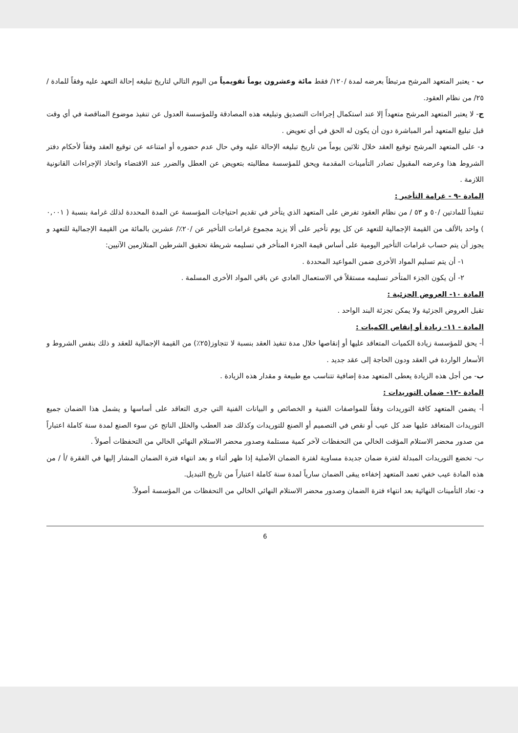ب - يعتبر المتعهد المرشح مرتبطاً بعرضه لمدة /١٢٠/ فقط مائة وعشرون يوماً تقويمياً من اليوم التالي لتاريخ تبليغه إحالة التعهد عليه وفقاً للمادة /٢٥/ من نظام العقود.
ج- لا يعتبر المتعهد المرشح متعهداً إلا عند استكمال إجراءات التصديق وتبليغه هذه المصادقة وللمؤسسة العدول عن تنفيذ موضوع المناقصة في أي وقت قبل تبليغ المتعهد أمر المباشرة دون أن يكون له الحق في أي تعويض .
د- على المتعهد المرشح توقيع العقد خلال ثلاثين يوماً من تاريخ تبليغه الإحالة عليه وفي حال عدم حضوره أو امتناعه عن توقيع العقد وفقاً لأحكام دفتر الشروط هذا وعرضه المقبول تصادر التأمينات المقدمة ويحق للمؤسسة مطالبته بتعويض عن العطل والضرر عند الاقتضاء واتخاذ الإجراءات القانونية اللازمة .
المادة -٩ - غرامة التأخير :
تنفيذاً للمادتين /٥٠ و ٥٣ / من نظام العقود تفرض على المتعهد الذي يتأخر في تقديم احتياجات المؤسسة عن المدة المحددة لذلك غرامة بنسبة ( ٠,٠٠١ ) واحد بالألف من القيمة الإجمالية للتعهد عن كل يوم تأخير على ألا يزيد مجموع غرامات التأخير عن /٢٠٪/ عشرين بالمائة من القيمة الإجمالية للتعهد و يجوز أن يتم حساب غرامات التأخير اليومية على أساس قيمة الجزء المتأخر في تسليمه شريطة تحقيق الشرطين المتلازمين الآتيين:
١- أن يتم تسليم المواد الأخرى ضمن المواعيد المحددة .
٢- أن يكون الجزء المتأخر تسليمه مستقلاً في الاستعمال العادي عن باقي المواد الأخرى المسلمة .
المادة ١٠- العروض الجزئية :
تقبل العروض الجزئية ولا يمكن تجزئة البند الواحد .
المادة - ١١- زيادة أو إنقاص الكميات :
أ- يحق للمؤسسة زيادة الكميات المتعاقد عليها أو إنقاصها خلال مدة تنفيذ العقد بنسبة لا تتجاوز(٢٥٪) من القيمة الإجمالية للعقد و ذلك بنفس الشروط و الأسعار الواردة في العقد ودون الحاجة إلى عقد جديد .
ب- من أجل هذه الزيادة يعطى المتعهد مدة إضافية تتناسب مع طبيعة و مقدار هذه الزيادة .
المادة -١٢- ضمان التوريدات :
أ- يضمن المتعهد كافة التوريدات وفقاً للمواصفات الفنية و الخصائص و البيانات الفنية التي جرى التعاقد على أساسها و يشمل هذا الضمان جميع التوريدات المتعاقد عليها ضد كل عيب أو نقص في التصميم أو الصنع للتوريدات وكذلك ضد العطب والخلل الناتج عن سوء الصنع لمدة سنة كاملة اعتباراً من صدور محضر الاستلام المؤقت الخالي من التحفظات لآخر كمية مستلمة وصدور محضر الاستلام النهائي الخالي من التحفظات أصولاً .
ب- تخضع التوريدات المبدلة لفترة ضمان جديدة مساوية لفترة الضمان الأصلية إذا ظهر أثناء و بعد انتهاء فترة الضمان المشار إليها في الفقرة /أ / من هذه المادة عيب خفي تعمد المتعهد إخفاءه يبقى الضمان سارياً لمدة سنة كاملة اعتباراً من تاريخ التبديل.
د- تعاد التأمينات النهائية بعد انتهاء فترة الضمان وصدور محضر الاستلام النهائي الخالي من التحفظات من المؤسسة أصولاً.
6